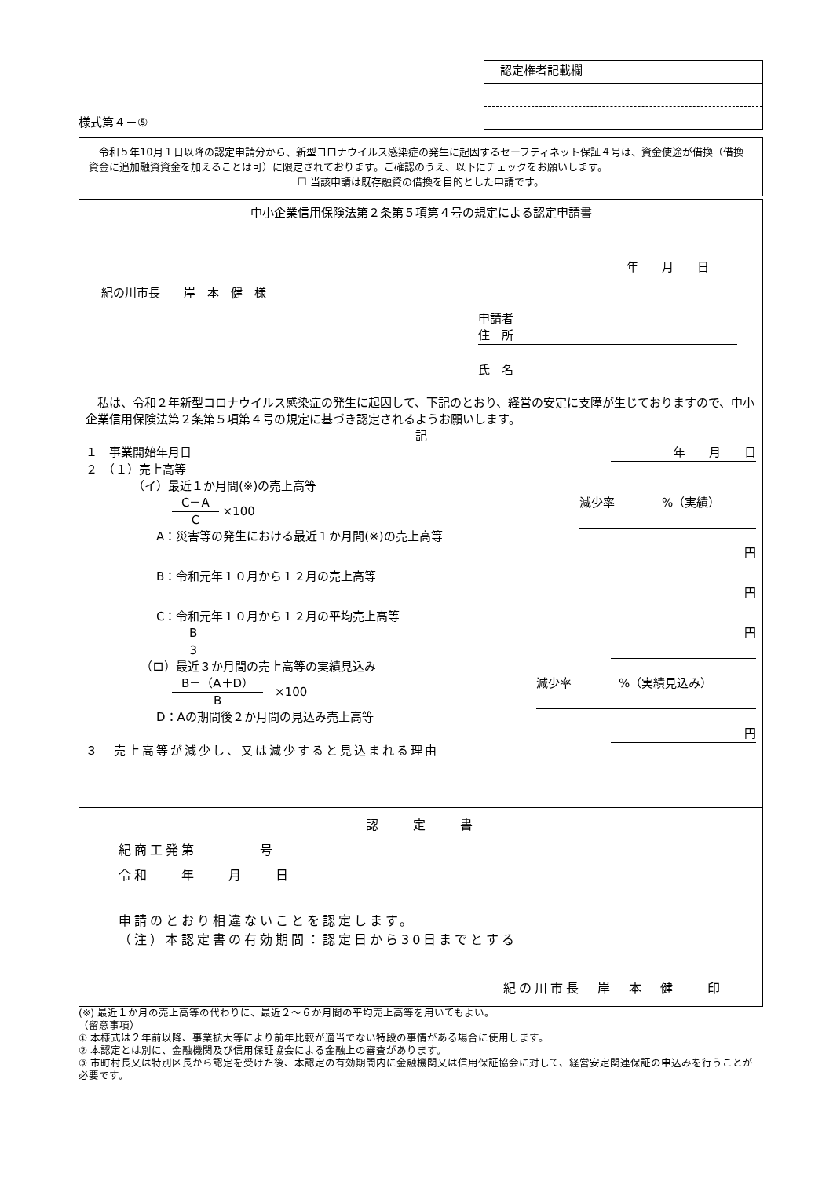様式第４－⑤
認定権者記載欄
　令和５年10月１日以降の認定申請分から、新型コロナウイルス感染症の発生に起因するセーフティネット保証４号は、資金使途が借換（借換資金に追加融資資金を加えることは可）に限定されております。ご確認のうえ、以下にチェックをお願いします。
☐ 当該申請は既存融資の借換を目的とした申請です。
中小企業信用保険法第２条第５項第４号の規定による認定申請書
年　　月　　日
紀の川市長　　岸　本　健　様
申請者
住　所
氏　名
　私は、令和２年新型コロナウイルス感染症の発生に起因して、下記のとおり、経営の安定に支障が生じておりますので、中小企業信用保険法第２条第５項第４号の規定に基づき認定されるようお願いします。
記
１　事業開始年月日 年　　月　　日
２　（１）売上高等
（イ）最近１か月間(※)の売上高等
C－A C ×100 減少率　　　　%（実績）
A：災害等の発生における最近１か月間(※)の売上高等
円
B：令和元年１０月から１２月の売上高等
円
C：令和元年１０月から１２月の平均売上高等
B 3 円
（ロ）最近３か月間の売上高等の実績見込み
B－（A＋D） B　×100 減少率　　　　%（実績見込み）
D：Aの期間後２か月間の見込み売上高等
円
３　売上高等が減少し、又は減少すると見込まれる理由
認　　定　　書
紀商工発第　　　　号
令和　　年　　月　　日
申請のとおり相違ないことを認定します。
（注）本認定書の有効期間：認定日から30日までとする
紀の川市長　岸　本　健　　印
(※) 最近１か月の売上高等の代わりに、最近２～６か月間の平均売上高等を用いてもよい。
（留意事項）
① 本様式は２年前以降、事業拡大等により前年比較が適当でない特段の事情がある場合に使用します。
② 本認定とは別に、金融機関及び信用保証協会による金融上の審査があります。
③ 市町村長又は特別区長から認定を受けた後、本認定の有効期間内に金融機関又は信用保証協会に対して、経営安定関連保証の申込みを行うことが必要です。